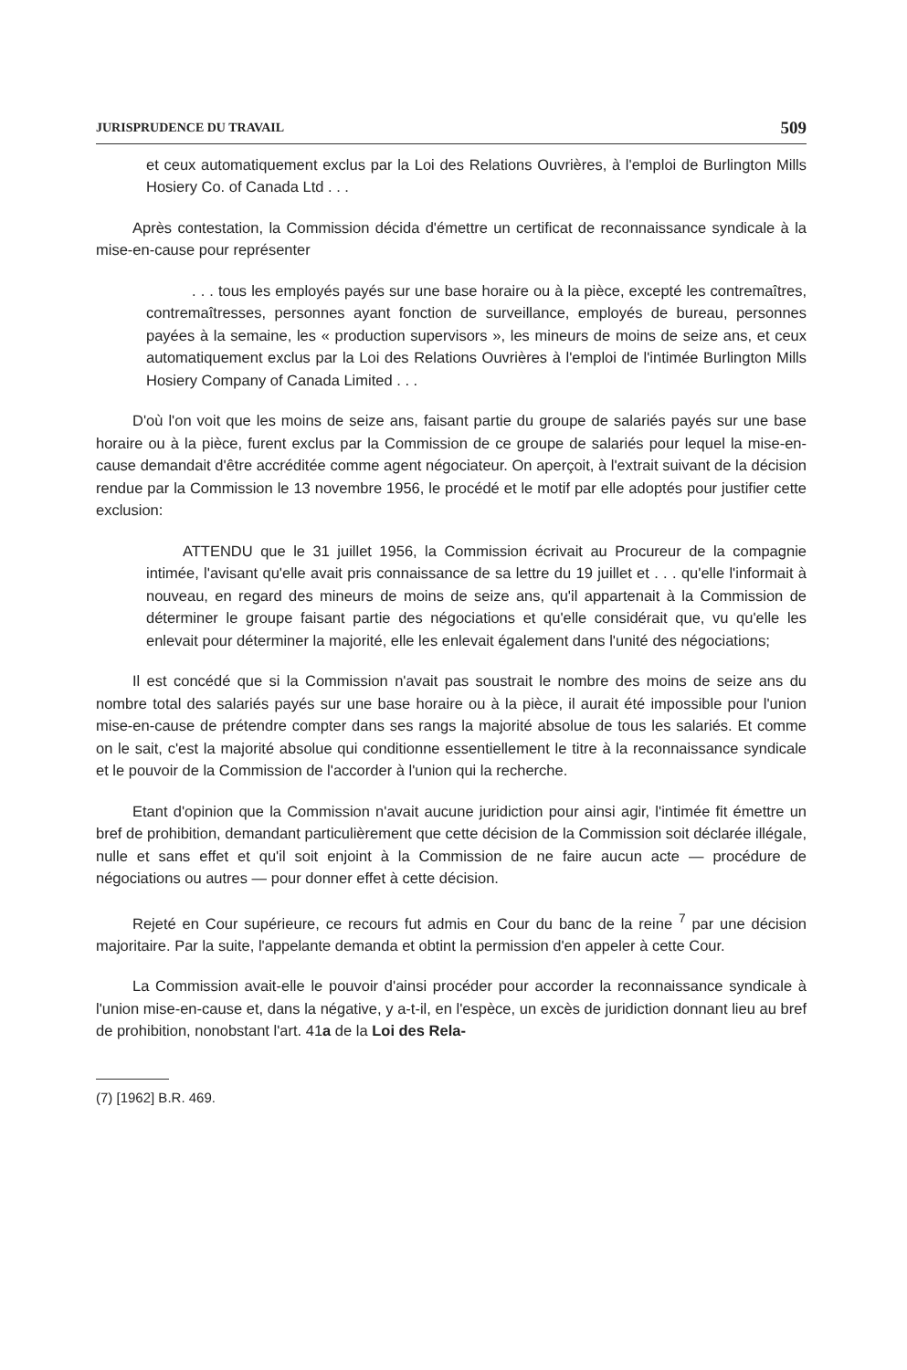JURISPRUDENCE DU TRAVAIL 509
et ceux automatiquement exclus par la Loi des Relations Ouvrières, à l'emploi de Burlington Mills Hosiery Co. of Canada Ltd . . .
Après contestation, la Commission décida d'émettre un certificat de reconnaissance syndicale à la mise-en-cause pour représenter
. . . tous les employés payés sur une base horaire ou à la pièce, excepté les contremaîtres, contremaîtresses, personnes ayant fonction de surveillance, employés de bureau, personnes payées à la semaine, les « production supervisors », les mineurs de moins de seize ans, et ceux automatiquement exclus par la Loi des Relations Ouvrières à l'emploi de l'intimée Burlington Mills Hosiery Company of Canada Limited . . .
D'où l'on voit que les moins de seize ans, faisant partie du groupe de salariés payés sur une base horaire ou à la pièce, furent exclus par la Commission de ce groupe de salariés pour lequel la mise-en-cause demandait d'être accréditée comme agent négociateur. On aperçoit, à l'extrait suivant de la décision rendue par la Commission le 13 novembre 1956, le procédé et le motif par elle adoptés pour justifier cette exclusion:
ATTENDU que le 31 juillet 1956, la Commission écrivait au Procureur de la compagnie intimée, l'avisant qu'elle avait pris connaissance de sa lettre du 19 juillet et . . . qu'elle l'informait à nouveau, en regard des mineurs de moins de seize ans, qu'il appartenait à la Commission de déterminer le groupe faisant partie des négociations et qu'elle considérait que, vu qu'elle les enlevait pour déterminer la majorité, elle les enlevait également dans l'unité des négociations;
Il est concédé que si la Commission n'avait pas soustrait le nombre des moins de seize ans du nombre total des salariés payés sur une base horaire ou à la pièce, il aurait été impossible pour l'union mise-en-cause de prétendre compter dans ses rangs la majorité absolue de tous les salariés. Et comme on le sait, c'est la majorité absolue qui conditionne essentiellement le titre à la reconnaissance syndicale et le pouvoir de la Commission de l'accorder à l'union qui la recherche.
Etant d'opinion que la Commission n'avait aucune juridiction pour ainsi agir, l'intimée fit émettre un bref de prohibition, demandant particulièrement que cette décision de la Commission soit déclarée illégale, nulle et sans effet et qu'il soit enjoint à la Commission de ne faire aucun acte — procédure de négociations ou autres — pour donner effet à cette décision.
Rejeté en Cour supérieure, ce recours fut admis en Cour du banc de la reine <sup>7</sup> par une décision majoritaire. Par la suite, l'appelante demanda et obtint la permission d'en appeler à cette Cour.
La Commission avait-elle le pouvoir d'ainsi procéder pour accorder la reconnaissance syndicale à l'union mise-en-cause et, dans la négative, y a-t-il, en l'espèce, un excès de juridiction donnant lieu au bref de prohibition, nonobstant l'art. 41a de la Loi des Rela-
(7) [1962] B.R. 469.